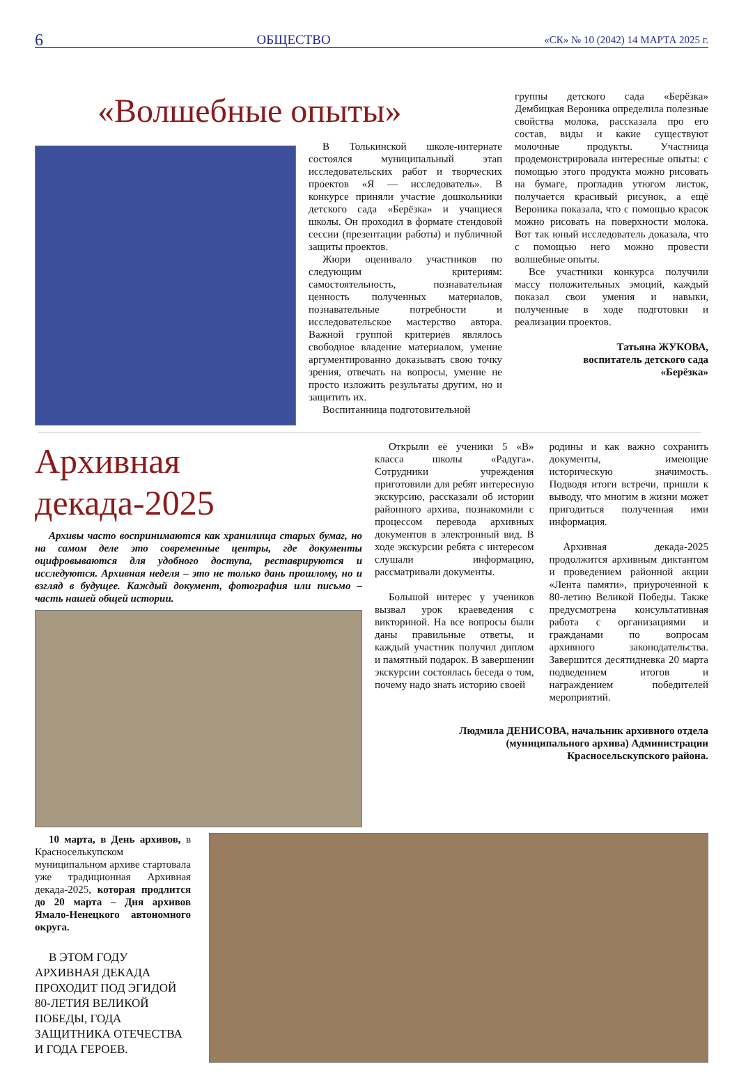6 ОБЩЕСТВО «СК» № 10 (2042) 14 МАРТА 2025 г.
«Волшебные опыты»
В Толькинской школе-интернате состоялся муниципальный этап исследовательских работ и творческих проектов «Я — исследователь». В конкурсе приняли участие дошкольники детского сада «Берёзка» и учащиеся школы. Он проходил в формате стендовой сессии (презентации работы) и публичной защиты проектов.
Жюри оценивало участников по следующим критериям: самостоятельность, познавательная ценность полученных материалов, познавательные потребности и исследовательское мастерство автора. Важной группой критериев являлось свободное владение материалом, умение аргументированно доказывать свою точку зрения, отвечать на вопросы, умение не просто изложить результаты другим, но и защитить их.
Воспитанница подготовительной
группы детского сада «Берёзка» Дембицкая Вероника определила полезные свойства молока, рассказала про его состав, виды и какие существуют молочные продукты. Участница продемонстрировала интересные опыты: с помощью этого продукта можно рисовать на бумаге, прогладив утюгом листок, получается красивый рисунок, а ещё Вероника показала, что с помощью красок можно рисовать на поверхности молока. Вот так юный исследователь доказала, что с помощью него можно провести волшебные опыты.
Все участники конкурса получили массу положительных эмоций, каждый показал свои умения и навыки, полученные в ходе подготовки и реализации проектов.
Татьяна ЖУКОВА,
воспитатель детского сада
«Берёзка»
Архивная декада-2025
Архивы часто воспринимаются как хранилища старых бумаг, но на самом деле это современные центры, где документы оцифровываются для удобного доступа, реставрируются и исследуются. Архивная неделя – это не только дань прошлому, но и взгляд в будущее. Каждый документ, фотография или письмо – часть нашей общей истории.
Открыли её ученики 5 «В» класса школы «Радуга». Сотрудники учреждения приготовили для ребят интересную экскурсию, рассказали об истории районного архива, познакомили с процессом перевода архивных документов в электронный вид. В ходе экскурсии ребята с интересом слушали информацию, рассматривали документы.
Большой интерес у учеников вызвал урок краеведения с викториной. На все вопросы были даны правильные ответы, и каждый участник получил диплом и памятный подарок. В завершении экскурсии состоялась беседа о том, почему надо знать историю своей
родины и как важно сохранить документы, имеющие историческую значимость. Подводя итоги встречи, пришли к выводу, что многим в жизни может пригодиться полученная ими информация.
Архивная декада-2025 продолжится архивным диктантом и проведением районной акции «Лента памяти», приуроченной к 80-летию Великой Победы. Также предусмотрена консультативная работа с организациями и гражданами по вопросам архивного законодательства. Завершится десятидневка 20 марта подведением итогов и награждением победителей мероприятий.
Людмила ДЕНИСОВА, начальник архивного отдела
(муниципального архива) Администрации
Красносельскупского района.
10 марта, в День архивов, в Красноселькупском муниципальном архиве стартовала уже традиционная Архивная декада-2025, которая продлится до 20 марта – Дня архивов Ямало-Ненецкого автономного округа.
В ЭТОМ ГОДУ АРХИВНАЯ ДЕКАДА ПРОХОДИТ ПОД ЭГИДОЙ 80-ЛЕТИЯ ВЕЛИКОЙ ПОБЕДЫ, ГОДА ЗАЩИТНИКА ОТЕЧЕСТВА И ГОДА ГЕРОЕВ.